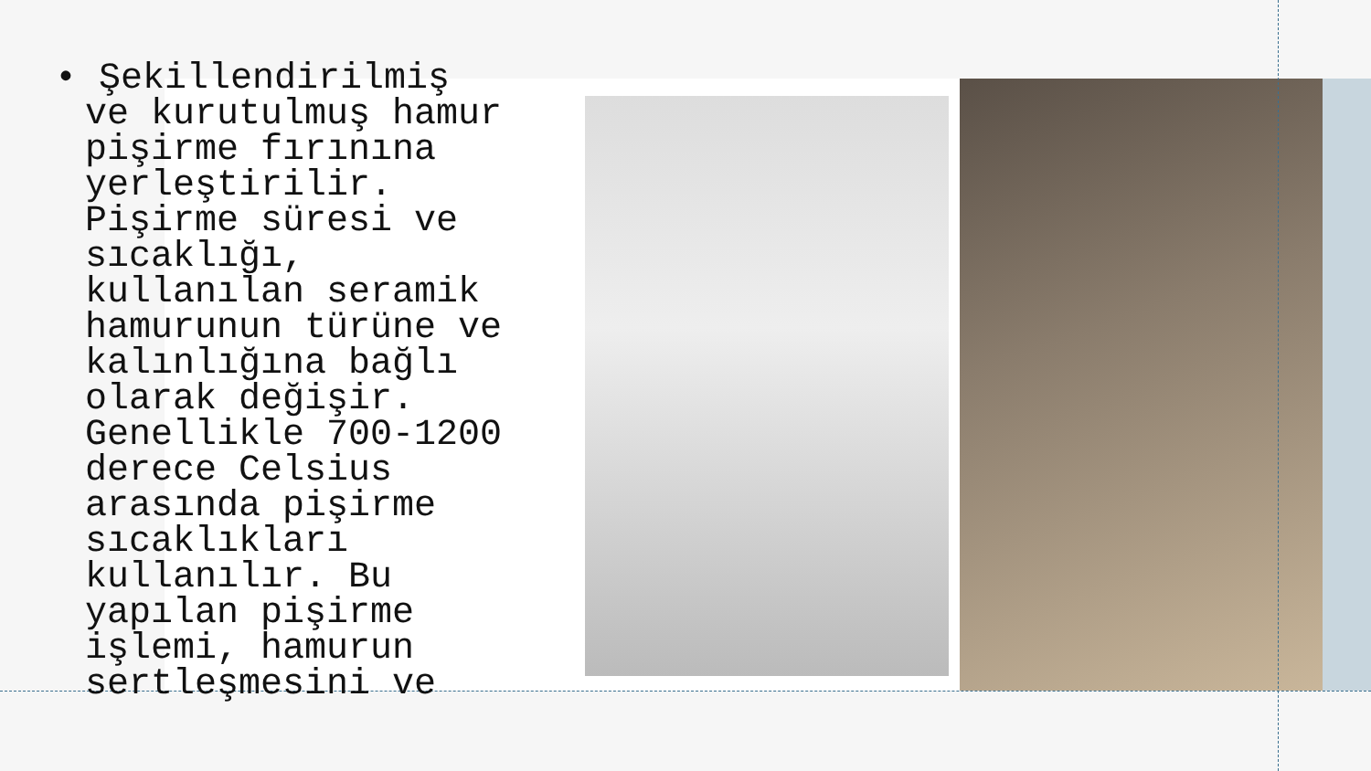• Şekillendirilmiş ve kurutulmuş hamur pişirme fırınına yerleştirilir. Pişirme süresi ve sıcaklığı, kullanılan seramik hamurunun türüne ve kalınlığına bağlı olarak değişir. Genellikle 700-1200 derece Celsius arasında pişirme sıcaklıkları kullanılır. Bu yapılan pişirme işlemi, hamurun sertleşmesini ve